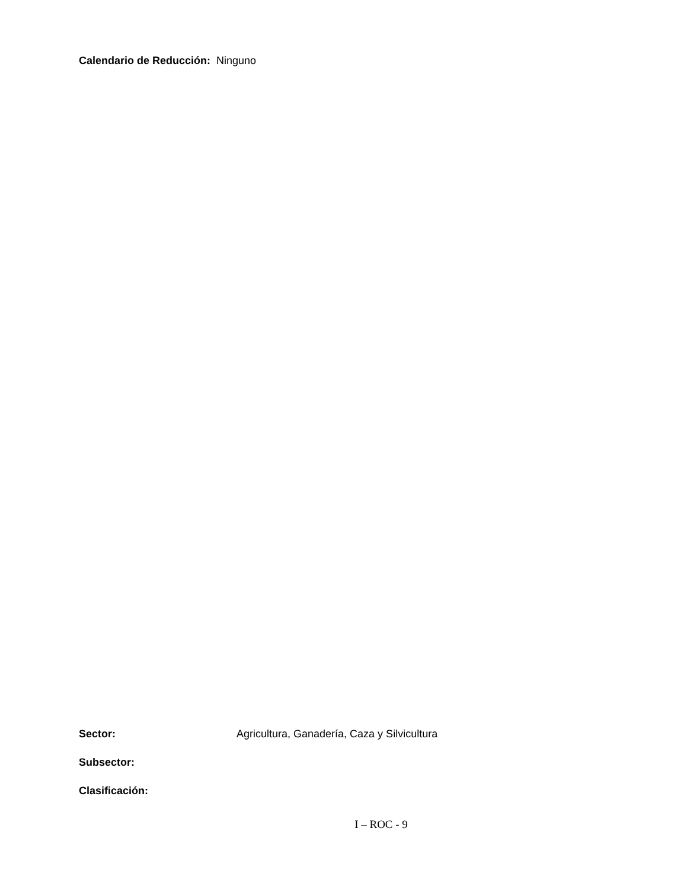Calendario de Reducción: Ninguno
Sector: Agricultura, Ganadería, Caza y Silvicultura
Subsector:
Clasificación:
I – ROC - 9